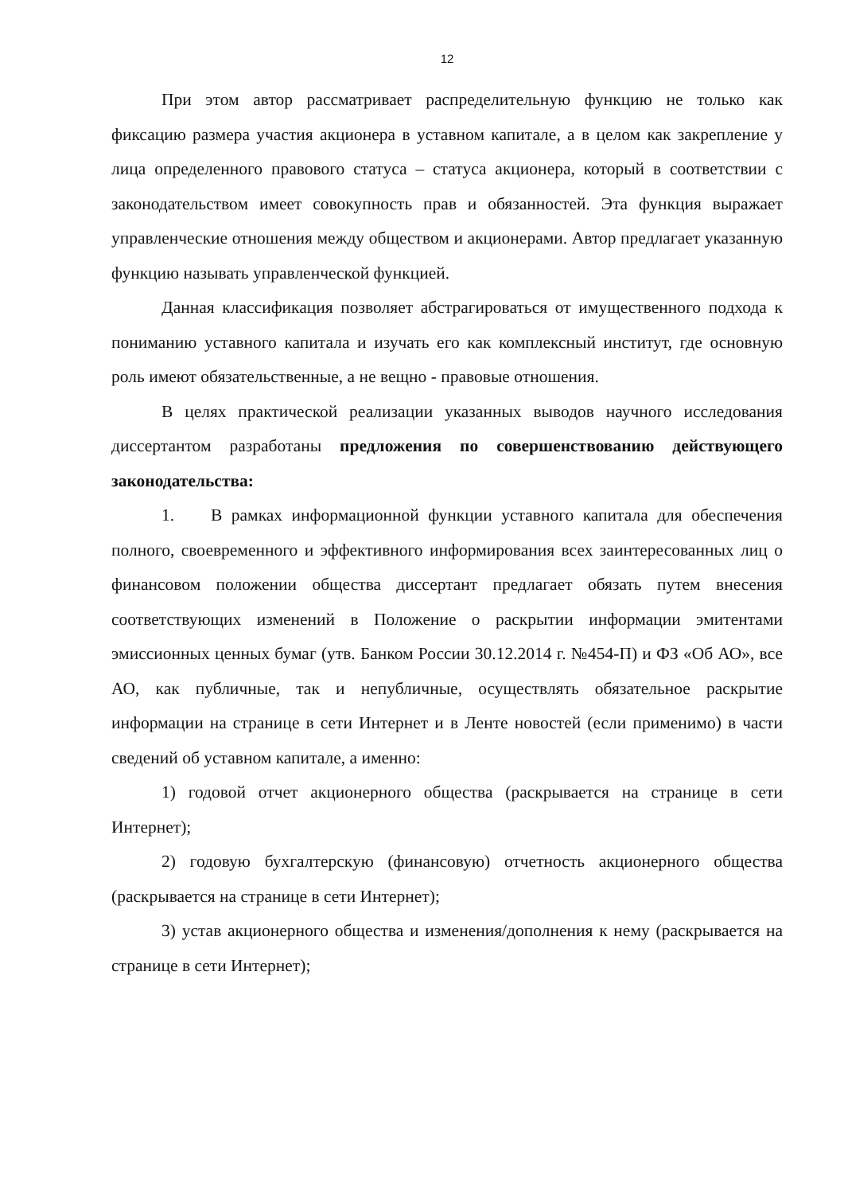12
При этом автор рассматривает распределительную функцию не только как фиксацию размера участия акционера в уставном капитале, а в целом как закрепление у лица определенного правового статуса – статуса акционера, который в соответствии с законодательством имеет совокупность прав и обязанностей. Эта функция выражает управленческие отношения между обществом и акционерами. Автор предлагает указанную функцию называть управленческой функцией.
Данная классификация позволяет абстрагироваться от имущественного подхода к пониманию уставного капитала и изучать его как комплексный институт, где основную роль имеют обязательственные, а не вещно - правовые отношения.
В целях практической реализации указанных выводов научного исследования диссертантом разработаны предложения по совершенствованию действующего законодательства:
1. В рамках информационной функции уставного капитала для обеспечения полного, своевременного и эффективного информирования всех заинтересованных лиц о финансовом положении общества диссертант предлагает обязать путем внесения соответствующих изменений в Положение о раскрытии информации эмитентами эмиссионных ценных бумаг (утв. Банком России 30.12.2014 г. №454-П) и ФЗ «Об АО», все АО, как публичные, так и непубличные, осуществлять обязательное раскрытие информации на странице в сети Интернет и в Ленте новостей (если применимо) в части сведений об уставном капитале, а именно:
1) годовой отчет акционерного общества (раскрывается на странице в сети Интернет);
2) годовую бухгалтерскую (финансовую) отчетность акционерного общества (раскрывается на странице в сети Интернет);
3) устав акционерного общества и изменения/дополнения к нему (раскрывается на странице в сети Интернет);